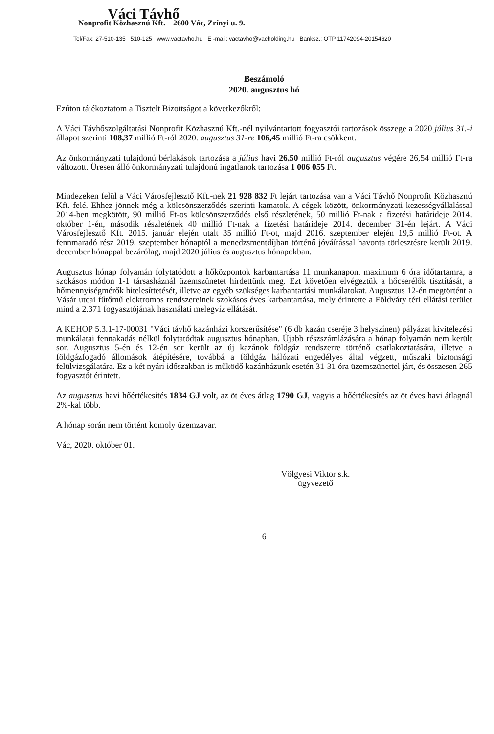Váci Távhő
Nonprofit Közhasznú Kft. 2600 Vác, Zrínyi u. 9.
Tel/Fax: 27-510-135 510-125 www.vactavho.hu E -mail: vactavho@vacholding.hu Banksz.: OTP 11742094-20154620
Beszámoló
2020. augusztus hó
Ezúton tájékoztatom a Tisztelt Bizottságot a következőkről:
A Váci Távhőszolgáltatási Nonprofit Közhasznú Kft.-nél nyilvántartott fogyasztói tartozások összege a 2020 július 31.-i állapot szerinti 108,37 millió Ft-ról 2020. augusztus 31-re 106,45 millió Ft-ra csökkent.
Az önkormányzati tulajdonú bérlakások tartozása a július havi 26,50 millió Ft-ról augusztus végére 26,54 millió Ft-ra változott. Üresen álló önkormányzati tulajdonú ingatlanok tartozása 1 006 055 Ft.
Mindezeken felül a Váci Városfejlesztő Kft.-nek 21 928 832 Ft lejárt tartozása van a Váci Távhő Nonprofit Közhasznú Kft. felé. Ehhez jönnek még a kölcsönszerződés szerinti kamatok. A cégek között, önkormányzati kezességvállalással 2014-ben megkötött, 90 millió Ft-os kölcsönszerződés első részletének, 50 millió Ft-nak a fizetési határideje 2014. október 1-én, második részletének 40 millió Ft-nak a fizetési határideje 2014. december 31-én lejárt. A Váci Városfejlesztő Kft. 2015. január elején utalt 35 millió Ft-ot, majd 2016. szeptember elején 19,5 millió Ft-ot. A fennmaradó rész 2019. szeptember hónaptól a menedzsmentdíjban történő jóváírással havonta törlesztésre került 2019. december hónappal bezárólag, majd 2020 július és augusztus hónapokban.
Augusztus hónap folyamán folytatódott a hőközpontok karbantartása 11 munkanapon, maximum 6 óra időtartamra, a szokásos módon 1-1 társasháznál üzemszünetet hirdettünk meg. Ezt követően elvégeztük a hőcserélők tisztítását, a hőmennyiségmérők hitelesíttetését, illetve az egyéb szükséges karbantartási munkálatokat. Augusztus 12-én megtörtént a Vásár utcai fűtőmű elektromos rendszereinek szokásos éves karbantartása, mely érintette a Földváry téri ellátási terület mind a 2.371 fogyasztójának használati melegvíz ellátását.
A KEHOP 5.3.1-17-00031 "Váci távhő kazánházi korszerűsítése" (6 db kazán cseréje 3 helyszínen) pályázat kivitelezési munkálatai fennakadás nélkül folytatódtak augusztus hónapban. Újabb részszámlázására a hónap folyamán nem került sor. Augusztus 5-én és 12-én sor került az új kazánok földgáz rendszerre történő csatlakoztatására, illetve a földgázfogadó állomások átépítésére, továbbá a földgáz hálózati engedélyes által végzett, műszaki biztonsági felülvizsgálatára. Ez a két nyári időszakban is működő kazánházunk esetén 31-31 óra üzemszünettel járt, és összesen 265 fogyasztót érintett.
Az augusztus havi hőértékesítés 1834 GJ volt, az öt éves átlag 1790 GJ, vagyis a hőértékesítés az öt éves havi átlagnál 2%-kal több.
A hónap során nem történt komoly üzemzavar.
Vác, 2020. október 01.
Völgyesi Viktor s.k.
ügyvezető
6